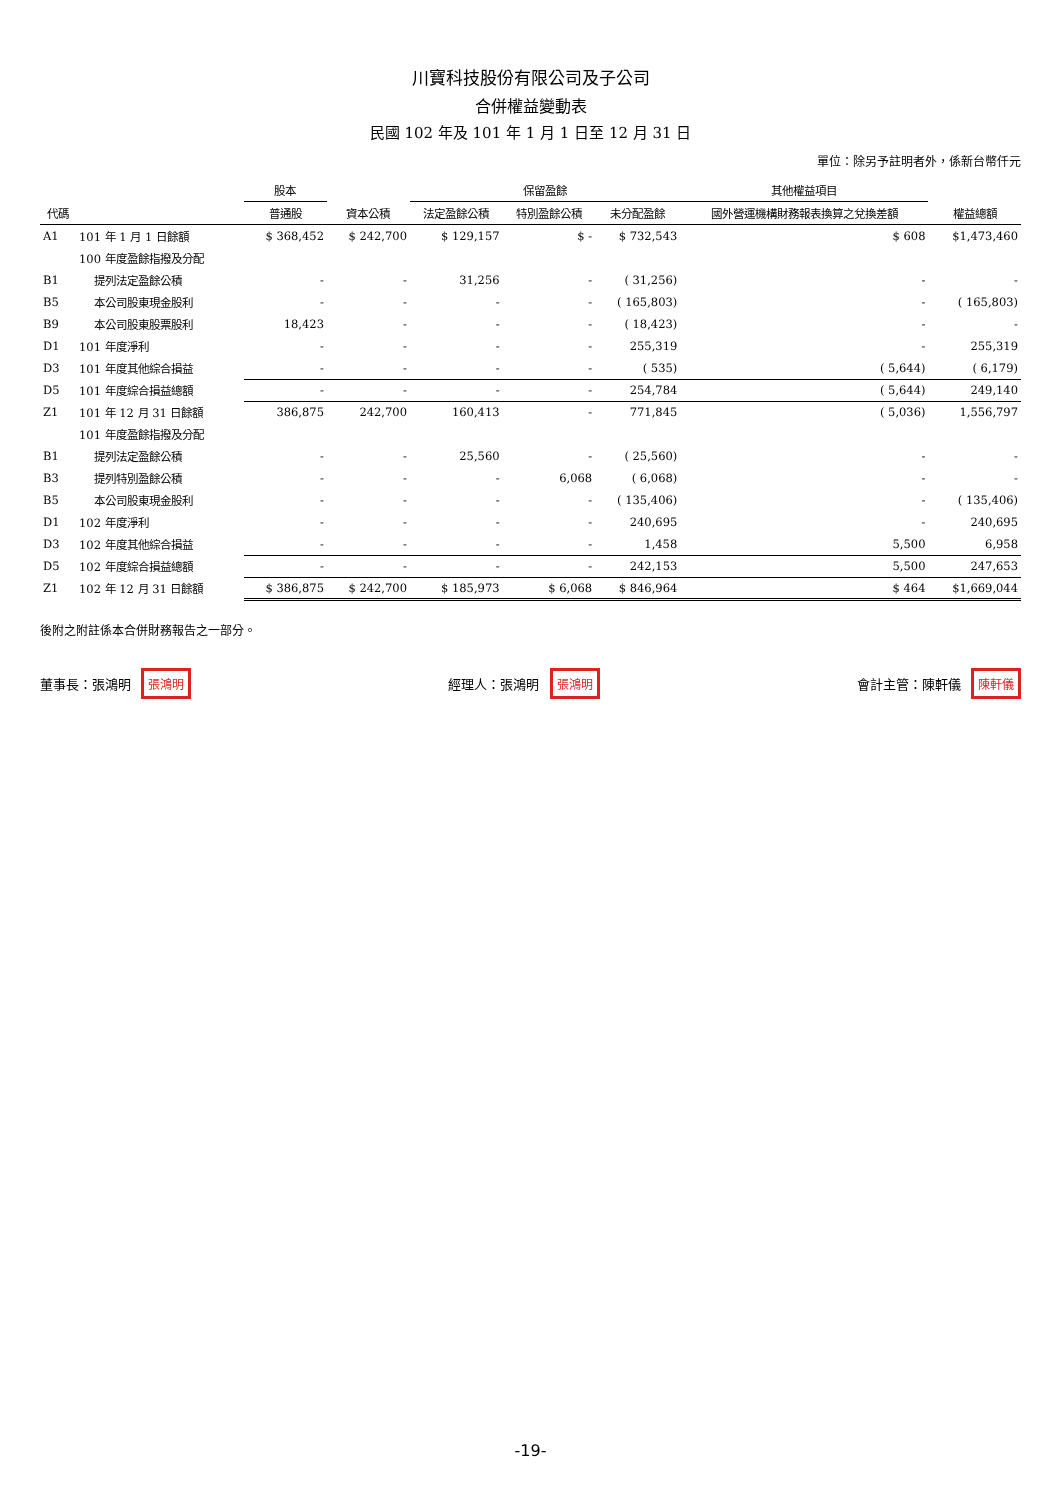川寶科技股份有限公司及子公司
合併權益變動表
民國 102 年及 101 年 1 月 1 日至 12 月 31 日
單位：除另予註明者外，係新台幣仟元
| 代碼 | | 股本 | 資本公積 | 保留盈餘 | | | 其他權益項目 | 權益總額 |
| --- | --- | --- | --- | --- | --- | --- | --- | --- |
| | | 普通股 | | 法定盈餘公積 | 特別盈餘公積 | 未分配盈餘 | 國外營運機構財務報表換算之兌換差額 | |
| A1 | 101 年 1 月 1 日餘額 | $ 368,452 | $ 242,700 | $ 129,157 | $ - | $ 732,543 | $ 608 | $1,473,460 |
| | 100 年度盈餘指撥及分配 | | | | | | | |
| B1 | 提列法定盈餘公積 | - | - | 31,256 | - | ( 31,256) | - | - |
| B5 | 本公司股東現金股利 | - | - | - | - | ( 165,803) | - | ( 165,803) |
| B9 | 本公司股東股票股利 | 18,423 | - | - | - | ( 18,423) | - | - |
| D1 | 101 年度淨利 | - | - | - | - | 255,319 | - | 255,319 |
| D3 | 101 年度其他綜合損益 | - | - | - | - | ( 535) | ( 5,644) | ( 6,179) |
| D5 | 101 年度綜合損益總額 | - | - | - | - | 254,784 | ( 5,644) | 249,140 |
| Z1 | 101 年 12 月 31 日餘額 | 386,875 | 242,700 | 160,413 | - | 771,845 | ( 5,036) | 1,556,797 |
| | 101 年度盈餘指撥及分配 | | | | | | | |
| B1 | 提列法定盈餘公積 | - | - | 25,560 | - | ( 25,560) | - | - |
| B3 | 提列特別盈餘公積 | - | - | - | 6,068 | ( 6,068) | - | - |
| B5 | 本公司股東現金股利 | - | - | - | - | ( 135,406) | - | ( 135,406) |
| D1 | 102 年度淨利 | - | - | - | - | 240,695 | - | 240,695 |
| D3 | 102 年度其他綜合損益 | - | - | - | - | 1,458 | 5,500 | 6,958 |
| D5 | 102 年度綜合損益總額 | - | - | - | - | 242,153 | 5,500 | 247,653 |
| Z1 | 102 年 12 月 31 日餘額 | $ 386,875 | $ 242,700 | $ 185,973 | $ 6,068 | $ 846,964 | $ 464 | $1,669,044 |
後附之附註係本合併財務報告之一部分。
董事長：張鴻明 張鴻明
經理人：張鴻明 張鴻明
會計主管：陳軒儀 陳軒儀
-19-